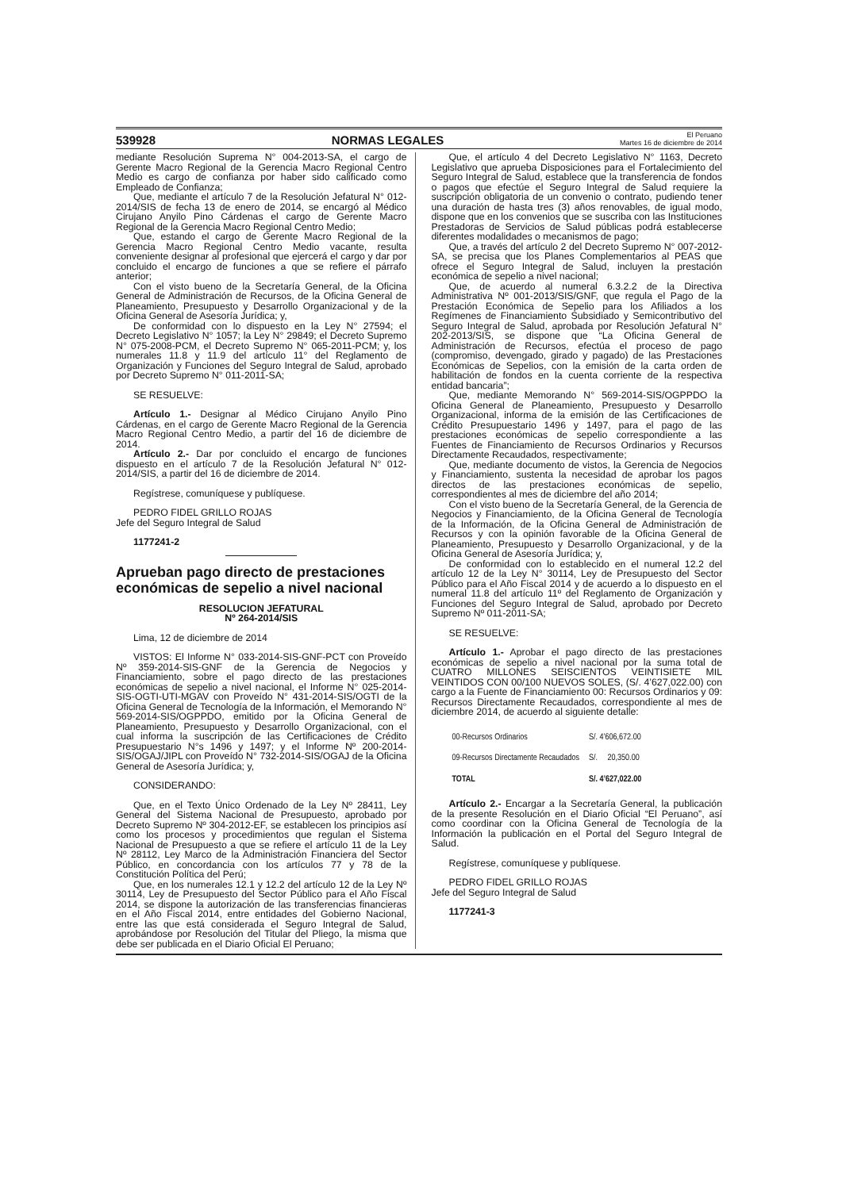539928 NORMAS LEGALES El Peruano
Martes 16 de diciembre de 2014
mediante Resolución Suprema N° 004-2013-SA, el cargo de Gerente Macro Regional de la Gerencia Macro Regional Centro Medio es cargo de confianza por haber sido calificado como Empleado de Confianza;
Que, mediante el artículo 7 de la Resolución Jefatural N° 012-2014/SIS de fecha 13 de enero de 2014, se encargó al Médico Cirujano Anyilo Pino Cárdenas el cargo de Gerente Macro Regional de la Gerencia Macro Regional Centro Medio;
Que, estando el cargo de Gerente Macro Regional de la Gerencia Macro Regional Centro Medio vacante, resulta conveniente designar al profesional que ejercerá el cargo y dar por concluido el encargo de funciones a que se refiere el párrafo anterior;
Con el visto bueno de la Secretaría General, de la Oficina General de Administración de Recursos, de la Oficina General de Planeamiento, Presupuesto y Desarrollo Organizacional y de la Oficina General de Asesoría Jurídica; y,
De conformidad con lo dispuesto en la Ley N° 27594; el Decreto Legislativo N° 1057; la Ley N° 29849; el Decreto Supremo N° 075-2008-PCM, el Decreto Supremo N° 065-2011-PCM; y, los numerales 11.8 y 11.9 del artículo 11° del Reglamento de Organización y Funciones del Seguro Integral de Salud, aprobado por Decreto Supremo N° 011-2011-SA;
SE RESUELVE:
Artículo 1.- Designar al Médico Cirujano Anyilo Pino Cárdenas, en el cargo de Gerente Macro Regional de la Gerencia Macro Regional Centro Medio, a partir del 16 de diciembre de 2014.
Artículo 2.- Dar por concluido el encargo de funciones dispuesto en el artículo 7 de la Resolución Jefatural N° 012-2014/SIS, a partir del 16 de diciembre de 2014.
Regístrese, comuníquese y publíquese.
PEDRO FIDEL GRILLO ROJAS
Jefe del Seguro Integral de Salud
1177241-2
Aprueban pago directo de prestaciones económicas de sepelio a nivel nacional
RESOLUCION JEFATURAL
Nº 264-2014/SIS
Lima, 12 de diciembre de 2014
VISTOS: El Informe N° 033-2014-SIS-GNF-PCT con Proveído Nº 359-2014-SIS-GNF de la Gerencia de Negocios y Financiamiento, sobre el pago directo de las prestaciones económicas de sepelio a nivel nacional, el Informe N° 025-2014-SIS-OGTI-UTI-MGAV con Proveído N° 431-2014-SIS/OGTI de la Oficina General de Tecnología de la Información, el Memorando N° 569-2014-SIS/OGPPDO, emitido por la Oficina General de Planeamiento, Presupuesto y Desarrollo Organizacional, con el cual informa la suscripción de las Certificaciones de Crédito Presupuestario N°s 1496 y 1497; y el Informe Nº 200-2014-SIS/OGAJ/JIPL con Proveído N° 732-2014-SIS/OGAJ de la Oficina General de Asesoría Jurídica; y,
CONSIDERANDO:
Que, en el Texto Único Ordenado de la Ley Nº 28411, Ley General del Sistema Nacional de Presupuesto, aprobado por Decreto Supremo Nº 304-2012-EF, se establecen los principios así como los procesos y procedimientos que regulan el Sistema Nacional de Presupuesto a que se refiere el artículo 11 de la Ley Nº 28112, Ley Marco de la Administración Financiera del Sector Público, en concordancia con los artículos 77 y 78 de la Constitución Política del Perú;
Que, en los numerales 12.1 y 12.2 del artículo 12 de la Ley Nº 30114, Ley de Presupuesto del Sector Público para el Año Fiscal 2014, se dispone la autorización de las transferencias financieras en el Año Fiscal 2014, entre entidades del Gobierno Nacional, entre las que está considerada el Seguro Integral de Salud, aprobándose por Resolución del Titular del Pliego, la misma que debe ser publicada en el Diario Oficial El Peruano;
Que, el artículo 4 del Decreto Legislativo N° 1163, Decreto Legislativo que aprueba Disposiciones para el Fortalecimiento del Seguro Integral de Salud, establece que la transferencia de fondos o pagos que efectúe el Seguro Integral de Salud requiere la suscripción obligatoria de un convenio o contrato, pudiendo tener una duración de hasta tres (3) años renovables, de igual modo, dispone que en los convenios que se suscriba con las Instituciones Prestadoras de Servicios de Salud públicas podrá establecerse diferentes modalidades o mecanismos de pago;
Que, a través del artículo 2 del Decreto Supremo N° 007-2012-SA, se precisa que los Planes Complementarios al PEAS que ofrece el Seguro Integral de Salud, incluyen la prestación económica de sepelio a nivel nacional;
Que, de acuerdo al numeral 6.3.2.2 de la Directiva Administrativa Nº 001-2013/SIS/GNF, que regula el Pago de la Prestación Económica de Sepelio para los Afiliados a los Regímenes de Financiamiento Subsidiado y Semicontributivo del Seguro Integral de Salud, aprobada por Resolución Jefatural N° 202-2013/SIS, se dispone que “La Oficina General de Administración de Recursos, efectúa el proceso de pago (compromiso, devengado, girado y pagado) de las Prestaciones Económicas de Sepelios, con la emisión de la carta orden de habilitación de fondos en la cuenta corriente de la respectiva entidad bancaria”;
Que, mediante Memorando N° 569-2014-SIS/OGPPDO la Oficina General de Planeamiento, Presupuesto y Desarrollo Organizacional, informa de la emisión de las Certificaciones de Crédito Presupuestario 1496 y 1497, para el pago de las prestaciones económicas de sepelio correspondiente a las Fuentes de Financiamiento de Recursos Ordinarios y Recursos Directamente Recaudados, respectivamente;
Que, mediante documento de vistos, la Gerencia de Negocios y Financiamiento, sustenta la necesidad de aprobar los pagos directos de las prestaciones económicas de sepelio, correspondientes al mes de diciembre del año 2014;
Con el visto bueno de la Secretaría General, de la Gerencia de Negocios y Financiamiento, de la Oficina General de Tecnología de la Información, de la Oficina General de Administración de Recursos y con la opinión favorable de la Oficina General de Planeamiento, Presupuesto y Desarrollo Organizacional, y de la Oficina General de Asesoría Jurídica; y,
De conformidad con lo establecido en el numeral 12.2 del artículo 12 de la Ley N° 30114, Ley de Presupuesto del Sector Público para el Año Fiscal 2014 y de acuerdo a lo dispuesto en el numeral 11.8 del artículo 11º del Reglamento de Organización y Funciones del Seguro Integral de Salud, aprobado por Decreto Supremo Nº 011-2011-SA;
SE RESUELVE:
Artículo 1.- Aprobar el pago directo de las prestaciones económicas de sepelio a nivel nacional por la suma total de CUATRO MILLONES SEISCIENTOS VEINTISIETE MIL VEINTIDOS CON 00/100 NUEVOS SOLES, (S/. 4’627,022.00) con cargo a la Fuente de Financiamiento 00: Recursos Ordinarios y 09: Recursos Directamente Recaudados, correspondiente al mes de diciembre 2014, de acuerdo al siguiente detalle:
| 00-Recursos Ordinarios | S/. 4’606,672.00 |
| 09-Recursos Directamente Recaudados | S/. 20,350.00 |
| TOTAL | S/. 4’627,022.00 |
Artículo 2.- Encargar a la Secretaría General, la publicación de la presente Resolución en el Diario Oficial “El Peruano”, así como coordinar con la Oficina General de Tecnología de la Información la publicación en el Portal del Seguro Integral de Salud.
Regístrese, comuníquese y publíquese.
PEDRO FIDEL GRILLO ROJAS
Jefe del Seguro Integral de Salud
1177241-3